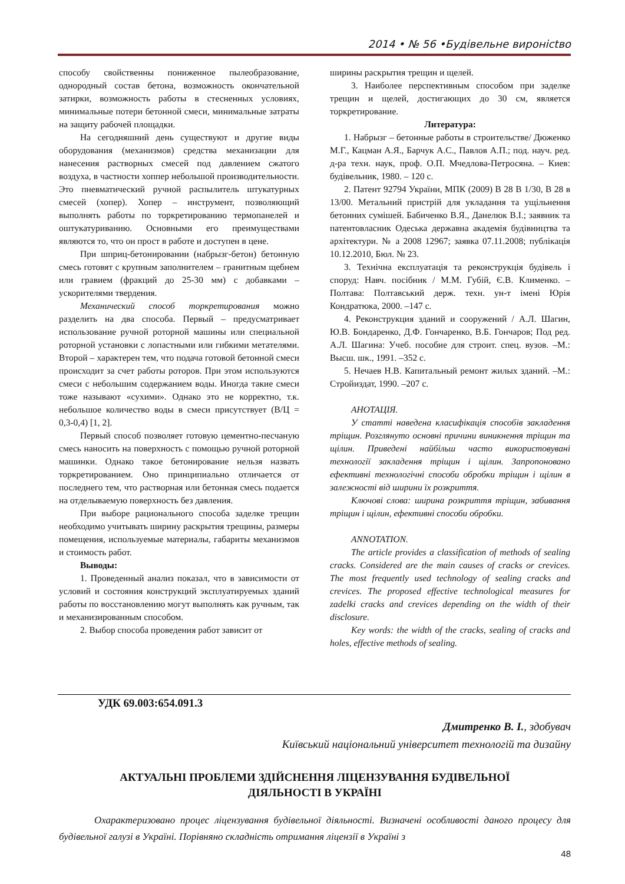2014 • № 56 •Будівельне виронictво
способу свойственны пониженное пылеобразование, однородный состав бетона, возможность окончательной затирки, возможность работы в стесненных условиях, минимальные потери бетонной смеси, минимальные затраты на защиту рабочей площадки.
На сегодняшний день существуют и другие виды оборудования (механизмов) средства механизации для нанесения растворных смесей под давлением сжатого воздуха, в частности хоппер небольшой производительности. Это пневматический ручной распылитель штукатурных смесей (хопер). Хопер – инструмент, позволяющий выполнять работы по торкретированию термопанелей и оштукатуриванию. Основными его преимуществами являются то, что он прост в работе и доступен в цене.
При шприц-бетонировании (набрызг-бетон) бетонную смесь готовят с крупным заполнителем – гранитным щебнем или гравием (фракций до 25-30 мм) с добавками – ускорителями твердения.
Механический способ торкретирования можно разделить на два способа. Первый – предусматривает использование ручной роторной машины или специальной роторной установки с лопастными или гибкими метателями. Второй – характерен тем, что подача готовой бетонной смеси происходит за счет работы роторов. При этом используются смеси с небольшим содержанием воды. Иногда такие смеси тоже называют «сухими». Однако это не корректно, т.к. небольшое количество воды в смеси присутствует (В/Ц = 0,3-0,4) [1, 2].
Первый способ позволяет готовую цементно-песчаную смесь наносить на поверхность с помощью ручной роторной машинки. Однако такое бетонирование нельзя назвать торкретированием. Оно принципиально отличается от последнего тем, что растворная или бетонная смесь подается на отделываемую поверхность без давления.
При выборе рационального способа заделке трещин необходимо учитывать ширину раскрытия трещины, размеры помещения, используемые материалы, габариты механизмов и стоимость работ.
Выводы:
1. Проведенный анализ показал, что в зависимости от условий и состояния конструкций эксплуатируемых зданий работы по восстановлению могут выполнять как ручным, так и механизированным способом.
2. Выбор способа проведения работ зависит от
ширины раскрытия трещин и щелей.
3. Наиболее перспективным способом при заделке трещин и щелей, достигающих до 30 см, является торкретирование.
Литература:
1. Набрызг – бетонные работы в строительстве/ Дюженко М.Г., Кацман А.Я., Барчук А.С., Павлов А.П.; под. науч. ред. д-ра техн. наук, проф. О.П. Мчедлова-Петросяна. – Киев: будівельник, 1980. – 120 с.
2. Патент 92794 України, МПК (2009) В 28 В 1/30, В 28 в 13/00. Метальний пристрій для укладання та ущільнення бетонних сумішей. Бабиченко В.Я., Данелюк В.І.; заявник та патентовласник Одеська державна академія будівництва та архітектури. № а 2008 12967; заявка 07.11.2008; публікація 10.12.2010, Бюл. № 23.
3. Технічна експлуатація та реконструкція будівель і споруд: Навч. посібник / М.М. Губій, Є.В. Клименко. –Полтава: Полтавський держ. техн. ун-т імені Юрія Кондратюка, 2000. –147 с.
4. Реконструкция зданий и сооружений / А.Л. Шагин, Ю.В. Бондаренко, Д.Ф. Гончаренко, В.Б. Гончаров; Под ред. А.Л. Шагина: Учеб. пособие для строит. спец. вузов. –М.: Высш. шк., 1991. –352 с.
5. Нечаев Н.В. Капитальный ремонт жилых зданий. –М.: Стройиздат, 1990. –207 с.
АНОТАЦІЯ.
У статті наведена класифікація способів закладення тріщин. Розглянуто основні причини виникнення тріщин та щілин. Приведені найбільш часто використовувані технології закладення тріщин і щілин. Запропоновано ефективні технологічні способи обробки тріщин і щілин в залежності від ширини їх розкриття.
Ключові слова: ширина розкриття тріщин, забивання тріщин і щілин, ефективні способи обробки.
ANNOTATION.
The article provides a classification of methods of sealing cracks. Considered are the main causes of cracks or crevices. The most frequently used technology of sealing cracks and crevices. The proposed effective technological measures for zadelki cracks and crevices depending on the width of their disclosure.
Key words: the width of the cracks, sealing of cracks and holes, effective methods of sealing.
УДК 69.003:654.091.3
Дмитренко В. І., здобувач
Київський національний університет технологій та дизайну
АКТУАЛЬНІ ПРОБЛЕМИ ЗДІЙСНЕННЯ ЛІЦЕНЗУВАННЯ БУДІВЕЛЬНОЇ
ДІЯЛЬНОСТІ В УКРАЇНІ
Охарактеризовано процес ліцензування будівельної діяльності. Визначені особливості даного процесу для будівельної галузі в Україні. Порівняно складність отримання ліцензії в Україні з
48